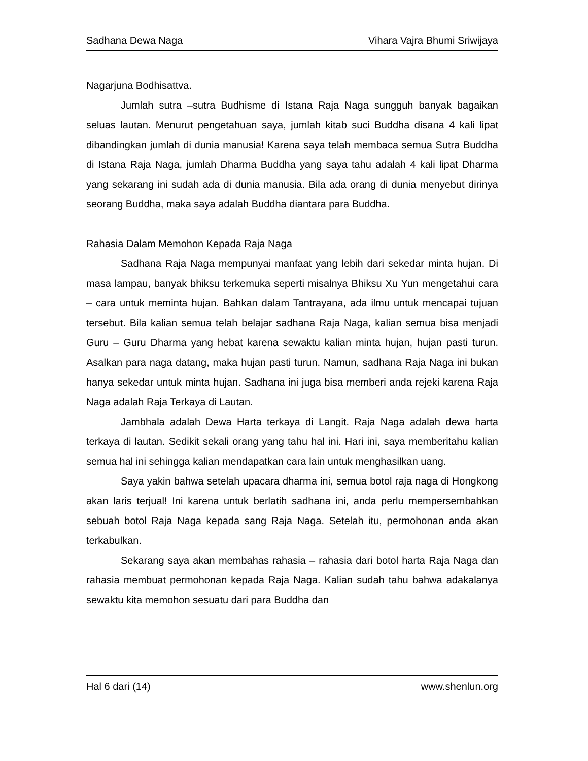Sadhana Dewa Naga Vihara Vajra Bhumi Sriwijaya
Nagarjuna Bodhisattva.
Jumlah sutra –sutra Budhisme di Istana Raja Naga sungguh banyak bagaikan seluas lautan. Menurut pengetahuan saya, jumlah kitab suci Buddha disana 4 kali lipat dibandingkan jumlah di dunia manusia! Karena saya telah membaca semua Sutra Buddha di Istana Raja Naga, jumlah Dharma Buddha yang saya tahu adalah 4 kali lipat Dharma yang sekarang ini sudah ada di dunia manusia. Bila ada orang di dunia menyebut dirinya seorang Buddha, maka saya adalah Buddha diantara para Buddha.
Rahasia Dalam Memohon Kepada Raja Naga
Sadhana Raja Naga mempunyai manfaat yang lebih dari sekedar minta hujan. Di masa lampau, banyak bhiksu terkemuka seperti misalnya Bhiksu Xu Yun mengetahui cara – cara untuk meminta hujan. Bahkan dalam Tantrayana, ada ilmu untuk mencapai tujuan tersebut. Bila kalian semua telah belajar sadhana Raja Naga, kalian semua bisa menjadi Guru – Guru Dharma yang hebat karena sewaktu kalian minta hujan, hujan pasti turun. Asalkan para naga datang, maka hujan pasti turun. Namun, sadhana Raja Naga ini bukan hanya sekedar untuk minta hujan. Sadhana ini juga bisa memberi anda rejeki karena Raja Naga adalah Raja Terkaya di Lautan.
Jambhala adalah Dewa Harta terkaya di Langit. Raja Naga adalah dewa harta terkaya di lautan. Sedikit sekali orang yang tahu hal ini. Hari ini, saya memberitahu kalian semua hal ini sehingga kalian mendapatkan cara lain untuk menghasilkan uang.
Saya yakin bahwa setelah upacara dharma ini, semua botol raja naga di Hongkong akan laris terjual! Ini karena untuk berlatih sadhana ini, anda perlu mempersembahkan sebuah botol Raja Naga kepada sang Raja Naga. Setelah itu, permohonan anda akan terkabulkan.
Sekarang saya akan membahas rahasia – rahasia dari botol harta Raja Naga dan rahasia membuat permohonan kepada Raja Naga. Kalian sudah tahu bahwa adakalanya sewaktu kita memohon sesuatu dari para Buddha dan
Hal 6 dari (14) www.shenlun.org